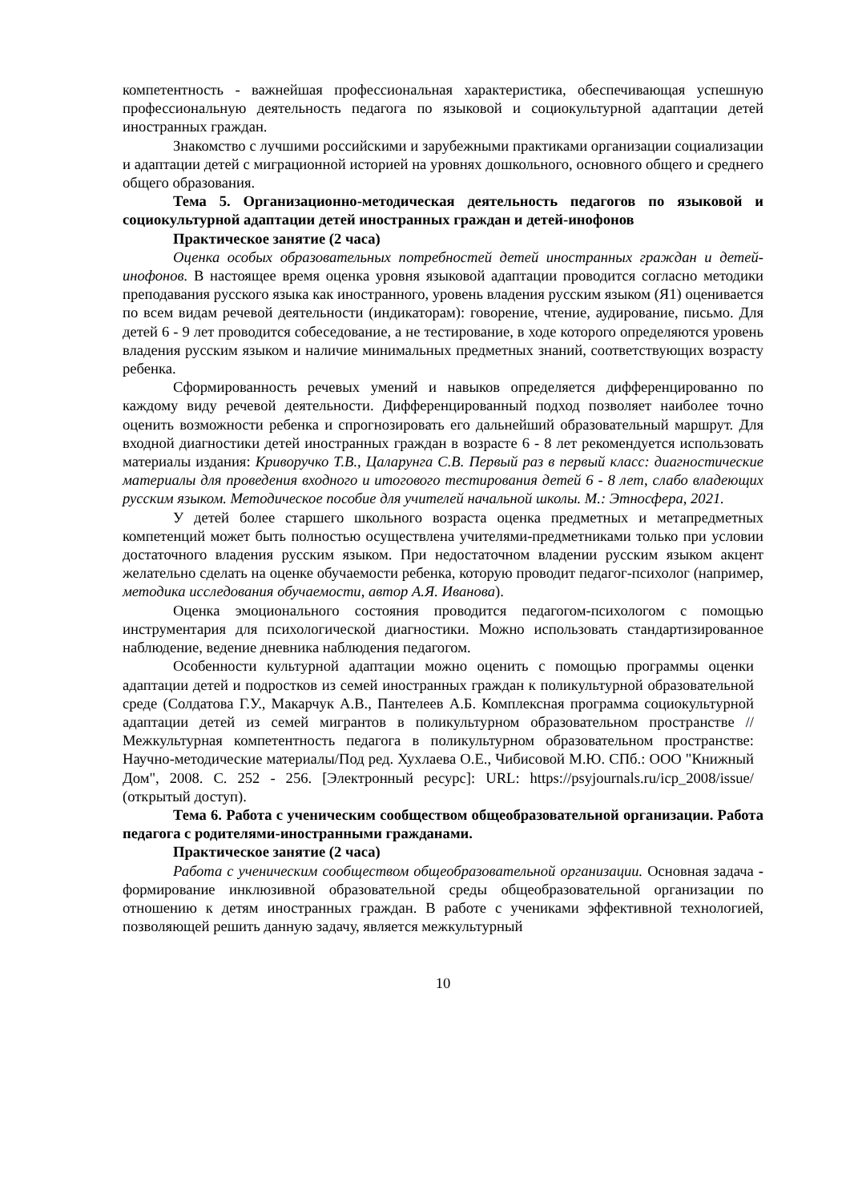компетентность - важнейшая профессиональная характеристика, обеспечивающая успешную профессиональную деятельность педагога по языковой и социокультурной адаптации детей иностранных граждан.
Знакомство с лучшими российскими и зарубежными практиками организации социализации и адаптации детей с миграционной историей на уровнях дошкольного, основного общего и среднего общего образования.
Тема 5. Организационно-методическая деятельность педагогов по языковой и социокультурной адаптации детей иностранных граждан и детей-инофонов
Практическое занятие (2 часа)
Оценка особых образовательных потребностей детей иностранных граждан и детей-инофонов. В настоящее время оценка уровня языковой адаптации проводится согласно методики преподавания русского языка как иностранного, уровень владения русским языком (Я1) оценивается по всем видам речевой деятельности (индикаторам): говорение, чтение, аудирование, письмо. Для детей 6 - 9 лет проводится собеседование, а не тестирование, в ходе которого определяются уровень владения русским языком и наличие минимальных предметных знаний, соответствующих возрасту ребенка.
Сформированность речевых умений и навыков определяется дифференцированно по каждому виду речевой деятельности. Дифференцированный подход позволяет наиболее точно оценить возможности ребенка и спрогнозировать его дальнейший образовательный маршрут. Для входной диагностики детей иностранных граждан в возрасте 6 - 8 лет рекомендуется использовать материалы издания: Криворучко Т.В., Цаларунга С.В. Первый раз в первый класс: диагностические материалы для проведения входного и итогового тестирования детей 6 - 8 лет, слабо владеющих русским языком. Методическое пособие для учителей начальной школы. М.: Этносфера, 2021.
У детей более старшего школьного возраста оценка предметных и метапредметных компетенций может быть полностью осуществлена учителями-предметниками только при условии достаточного владения русским языком. При недостаточном владении русским языком акцент желательно сделать на оценке обучаемости ребенка, которую проводит педагог-психолог (например, методика исследования обучаемости, автор А.Я. Иванова).
Оценка эмоционального состояния проводится педагогом-психологом с помощью инструментария для психологической диагностики. Можно использовать стандартизированное наблюдение, ведение дневника наблюдения педагогом.
Особенности культурной адаптации можно оценить с помощью программы оценки адаптации детей и подростков из семей иностранных граждан к поликультурной образовательной среде (Солдатова Г.У., Макарчук А.В., Пантелеев А.Б. Комплексная программа социокультурной адаптации детей из семей мигрантов в поликультурном образовательном пространстве // Межкультурная компетентность педагога в поликультурном образовательном пространстве: Научно-методические материалы/Под ред. Хухлаева О.Е., Чибисовой М.Ю. СПб.: ООО "Книжный Дом", 2008. С. 252 - 256. [Электронный ресурс]: URL: https://psyjournals.ru/icp_2008/issue/ (открытый доступ).
Тема 6. Работа с ученическим сообществом общеобразовательной организации. Работа педагога с родителями-иностранными гражданами.
Практическое занятие (2 часа)
Работа с ученическим сообществом общеобразовательной организации. Основная задача - формирование инклюзивной образовательной среды общеобразовательной организации по отношению к детям иностранных граждан. В работе с учениками эффективной технологией, позволяющей решить данную задачу, является межкультурный
10